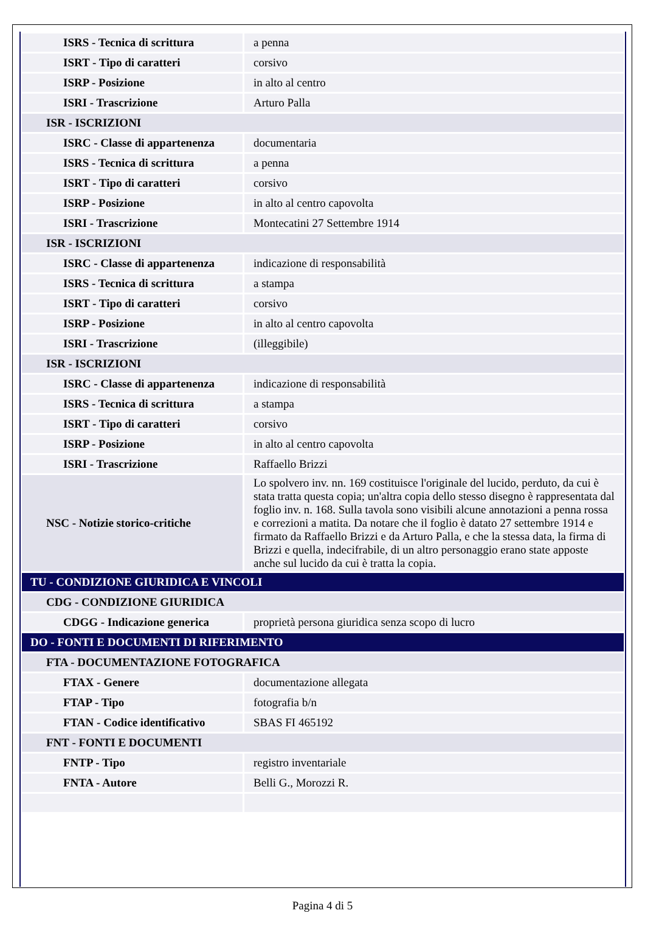| ISRS - Tecnica di scrittura | a penna |
| ISRT - Tipo di caratteri | corsivo |
| ISRP - Posizione | in alto al centro |
| ISRI - Trascrizione | Arturo Palla |
| ISR - ISCRIZIONI | |
| ISRC - Classe di appartenenza | documentaria |
| ISRS - Tecnica di scrittura | a penna |
| ISRT - Tipo di caratteri | corsivo |
| ISRP - Posizione | in alto al centro capovolta |
| ISRI - Trascrizione | Montecatini 27 Settembre 1914 |
| ISR - ISCRIZIONI | |
| ISRC - Classe di appartenenza | indicazione di responsabilità |
| ISRS - Tecnica di scrittura | a stampa |
| ISRT - Tipo di caratteri | corsivo |
| ISRP - Posizione | in alto al centro capovolta |
| ISRI - Trascrizione | (illeggibile) |
| ISR - ISCRIZIONI | |
| ISRC - Classe di appartenenza | indicazione di responsabilità |
| ISRS - Tecnica di scrittura | a stampa |
| ISRT - Tipo di caratteri | corsivo |
| ISRP - Posizione | in alto al centro capovolta |
| ISRI - Trascrizione | Raffaello Brizzi |
| NSC - Notizie storico-critiche | Lo spolvero inv. nn. 169 costituisce l'originale del lucido, perduto, da cui è stata tratta questa copia; un'altra copia dello stesso disegno è rappresentata dal foglio inv. n. 168. Sulla tavola sono visibili alcune annotazioni a penna rossa e correzioni a matita. Da notare che il foglio è datato 27 settembre 1914 e firmato da Raffaello Brizzi e da Arturo Palla, e che la stessa data, la firma di Brizzi e quella, indecifrabile, di un altro personaggio erano state apposte anche sul lucido da cui è tratta la copia. |
| TU - CONDIZIONE GIURIDICA E VINCOLI | |
| CDG - CONDIZIONE GIURIDICA | |
| CDGG - Indicazione generica | proprietà persona giuridica senza scopo di lucro |
| DO - FONTI E DOCUMENTI DI RIFERIMENTO | |
| FTA - DOCUMENTAZIONE FOTOGRAFICA | |
| FTAX - Genere | documentazione allegata |
| FTAP - Tipo | fotografia b/n |
| FTAN - Codice identificativo | SBAS FI 465192 |
| FNT - FONTI E DOCUMENTI | |
| FNTP - Tipo | registro inventariale |
| FNTA - Autore | Belli G., Morozzi R. |
Pagina 4 di 5